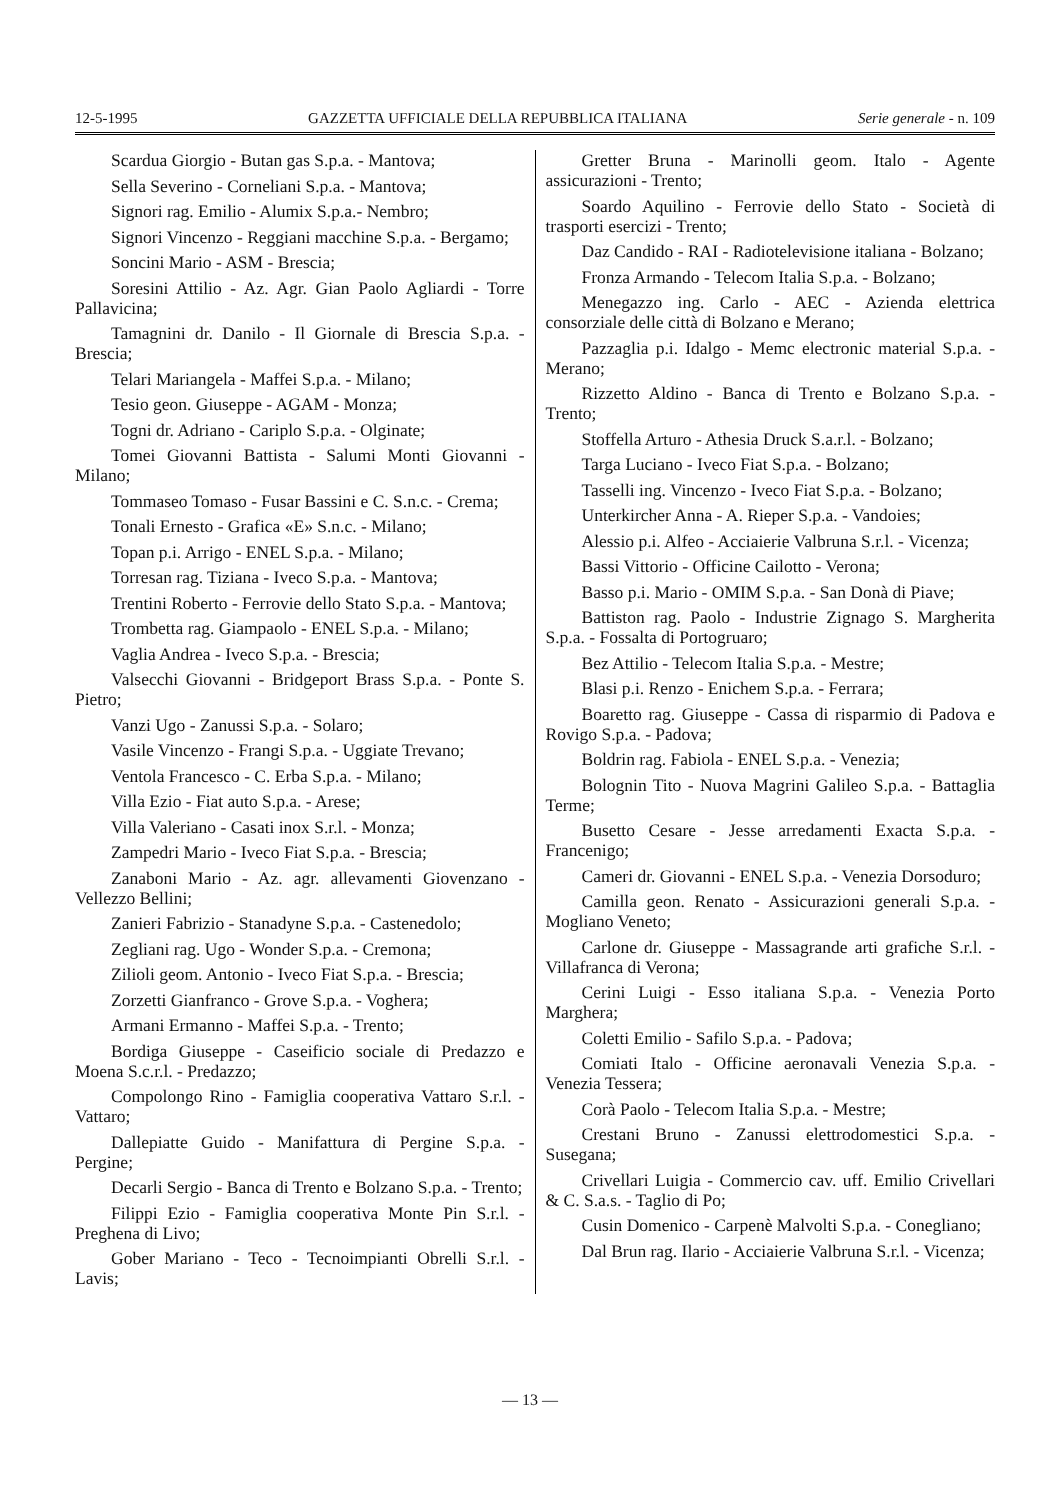12-5-1995 GAZZETTA UFFICIALE DELLA REPUBBLICA ITALIANA Serie generale - n. 109
Scardua Giorgio - Butan gas S.p.a. - Mantova;
Sella Severino - Corneliani S.p.a. - Mantova;
Signori rag. Emilio - Alumix S.p.a.- Nembro;
Signori Vincenzo - Reggiani macchine S.p.a. - Bergamo;
Soncini Mario - ASM - Brescia;
Soresini Attilio - Az. Agr. Gian Paolo Agliardi - Torre Pallavicina;
Tamagnini dr. Danilo - Il Giornale di Brescia S.p.a. - Brescia;
Telari Mariangela - Maffei S.p.a. - Milano;
Tesio geon. Giuseppe - AGAM - Monza;
Togni dr. Adriano - Cariplo S.p.a. - Olginate;
Tomei Giovanni Battista - Salumi Monti Giovanni - Milano;
Tommaseo Tomaso - Fusar Bassini e C. S.n.c. - Crema;
Tonali Ernesto - Grafica «E» S.n.c. - Milano;
Topan p.i. Arrigo - ENEL S.p.a. - Milano;
Torresan rag. Tiziana - Iveco S.p.a. - Mantova;
Trentini Roberto - Ferrovie dello Stato S.p.a. - Mantova;
Trombetta rag. Giampaolo - ENEL S.p.a. - Milano;
Vaglia Andrea - Iveco S.p.a. - Brescia;
Valsecchi Giovanni - Bridgeport Brass S.p.a. - Ponte S. Pietro;
Vanzi Ugo - Zanussi S.p.a. - Solaro;
Vasile Vincenzo - Frangi S.p.a. - Uggiate Trevano;
Ventola Francesco - C. Erba S.p.a. - Milano;
Villa Ezio - Fiat auto S.p.a. - Arese;
Villa Valeriano - Casati inox S.r.l. - Monza;
Zampedri Mario - Iveco Fiat S.p.a. - Brescia;
Zanaboni Mario - Az. agr. allevamenti Giovenzano - Vellezzo Bellini;
Zanieri Fabrizio - Stanadyne S.p.a. - Castenedolo;
Zegliani rag. Ugo - Wonder S.p.a. - Cremona;
Zilioli geom. Antonio - Iveco Fiat S.p.a. - Brescia;
Zorzetti Gianfranco - Grove S.p.a. - Voghera;
Armani Ermanno - Maffei S.p.a. - Trento;
Bordiga Giuseppe - Caseificio sociale di Predazzo e Moena S.c.r.l. - Predazzo;
Compolongo Rino - Famiglia cooperativa Vattaro S.r.l. - Vattaro;
Dallepiatte Guido - Manifattura di Pergine S.p.a. - Pergine;
Decarli Sergio - Banca di Trento e Bolzano S.p.a. - Trento;
Filippi Ezio - Famiglia cooperativa Monte Pin S.r.l. - Preghena di Livo;
Gober Mariano - Teco - Tecnoimpianti Obrelli S.r.l. - Lavis;
Gretter Bruna - Marinolli geom. Italo - Agente assicurazioni - Trento;
Soardo Aquilino - Ferrovie dello Stato - Società di trasporti esercizi - Trento;
Daz Candido - RAI - Radiotelevisione italiana - Bolzano;
Fronza Armando - Telecom Italia S.p.a. - Bolzano;
Menegazzo ing. Carlo - AEC - Azienda elettrica consorziale delle città di Bolzano e Merano;
Pazzaglia p.i. Idalgo - Memc electronic material S.p.a. - Merano;
Rizzetto Aldino - Banca di Trento e Bolzano S.p.a. - Trento;
Stoffella Arturo - Athesia Druck S.a.r.l. - Bolzano;
Targa Luciano - Iveco Fiat S.p.a. - Bolzano;
Tasselli ing. Vincenzo - Iveco Fiat S.p.a. - Bolzano;
Unterkircher Anna - A. Rieper S.p.a. - Vandoies;
Alessio p.i. Alfeo - Acciaierie Valbruna S.r.l. - Vicenza;
Bassi Vittorio - Officine Cailotto - Verona;
Basso p.i. Mario - OMIM S.p.a. - San Donà di Piave;
Battiston rag. Paolo - Industrie Zignago S. Margherita S.p.a. - Fossalta di Portogruaro;
Bez Attilio - Telecom Italia S.p.a. - Mestre;
Blasi p.i. Renzo - Enichem S.p.a. - Ferrara;
Boaretto rag. Giuseppe - Cassa di risparmio di Padova e Rovigo S.p.a. - Padova;
Boldrin rag. Fabiola - ENEL S.p.a. - Venezia;
Bolognin Tito - Nuova Magrini Galileo S.p.a. - Battaglia Terme;
Busetto Cesare - Jesse arredamenti Exacta S.p.a. - Francenigo;
Cameri dr. Giovanni - ENEL S.p.a. - Venezia Dorsoduro;
Camilla geon. Renato - Assicurazioni generali S.p.a. - Mogliano Veneto;
Carlone dr. Giuseppe - Massagrande arti grafiche S.r.l. - Villafranca di Verona;
Cerini Luigi - Esso italiana S.p.a. - Venezia Porto Marghera;
Coletti Emilio - Safilo S.p.a. - Padova;
Comiati Italo - Officine aeronavali Venezia S.p.a. - Venezia Tessera;
Corà Paolo - Telecom Italia S.p.a. - Mestre;
Crestani Bruno - Zanussi elettrodomestici S.p.a. - Susegana;
Crivellari Luigia - Commercio cav. uff. Emilio Crivellari & C. S.a.s. - Taglio di Po;
Cusin Domenico - Carpenè Malvolti S.p.a. - Conegliano;
Dal Brun rag. Ilario - Acciaierie Valbruna S.r.l. - Vicenza;
— 13 —